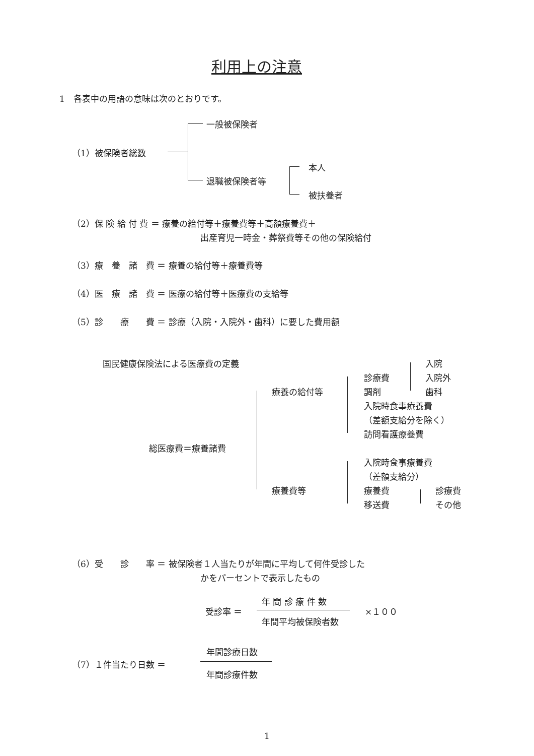利用上の注意
1　各表中の用語の意味は次のとおりです。
一般被保険者
（1）被保険者総数
退職被保険者等
本人
被扶養者
（2）保 険 給 付 費 ＝ 療養の給付等＋療養費等＋高額療養費＋
出産育児一時金・葬祭費等その他の保険給付
（3）療　養　諸　費 ＝ 療養の給付等＋療養費等
（4）医　療　諸　費 ＝ 医療の給付等＋医療費の支給等
（5）診　　療　　費 ＝ 診療（入院・入院外・歯科）に要した費用額
国民健康保険法による医療費の定義 入院
診療費 入院外
療養の給付等 調剤 歯科
入院時食事療養費
（差額支給分を除く）
訪問看護療養費
総医療費＝療養諸費
入院時食事療養費
（差額支給分）
療養費等 療養費 診療費
移送費 その他
（6）受　　診　　率 ＝ 被保険者１人当たりが年間に平均して何件受診した
かをパーセントで表示したもの
受診率 ＝
年 間 診 療 件 数
年間平均被保険者数
×１００
（7）１件当たり日数 ＝
年間診療日数
年間診療件数
1